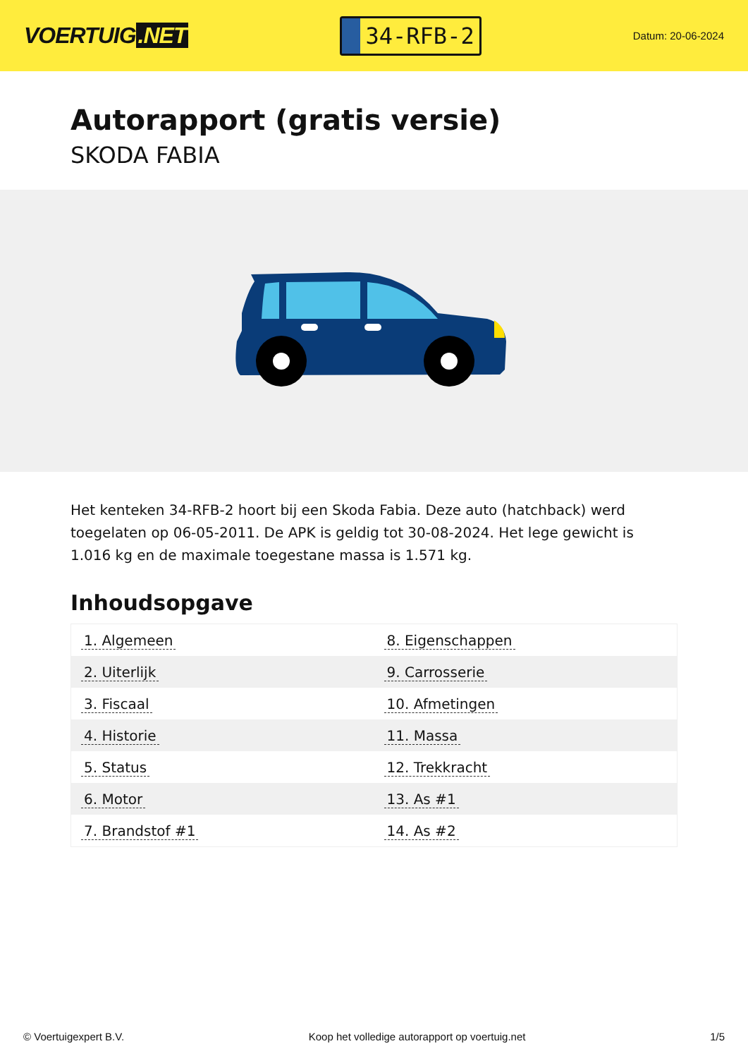VOERTUIG.NET
34-RFB-2
Datum: 20-06-2024
Autorapport (gratis versie)
SKODA FABIA
Het kenteken 34-RFB-2 hoort bij een Skoda Fabia. Deze auto (hatchback) werd toegelaten op 06-05-2011. De APK is geldig tot 30-08-2024. Het lege gewicht is 1.016 kg en de maximale toegestane massa is 1.571 kg.
Inhoudsopgave
| 1. Algemeen | 8. Eigenschappen |
| 2. Uiterlijk | 9. Carrosserie |
| 3. Fiscaal | 10. Afmetingen |
| 4. Historie | 11. Massa |
| 5. Status | 12. Trekkracht |
| 6. Motor | 13. As #1 |
| 7. Brandstof #1 | 14. As #2 |
© Voertuigexpert B.V. Koop het volledige autorapport op voertuig.net 1/5